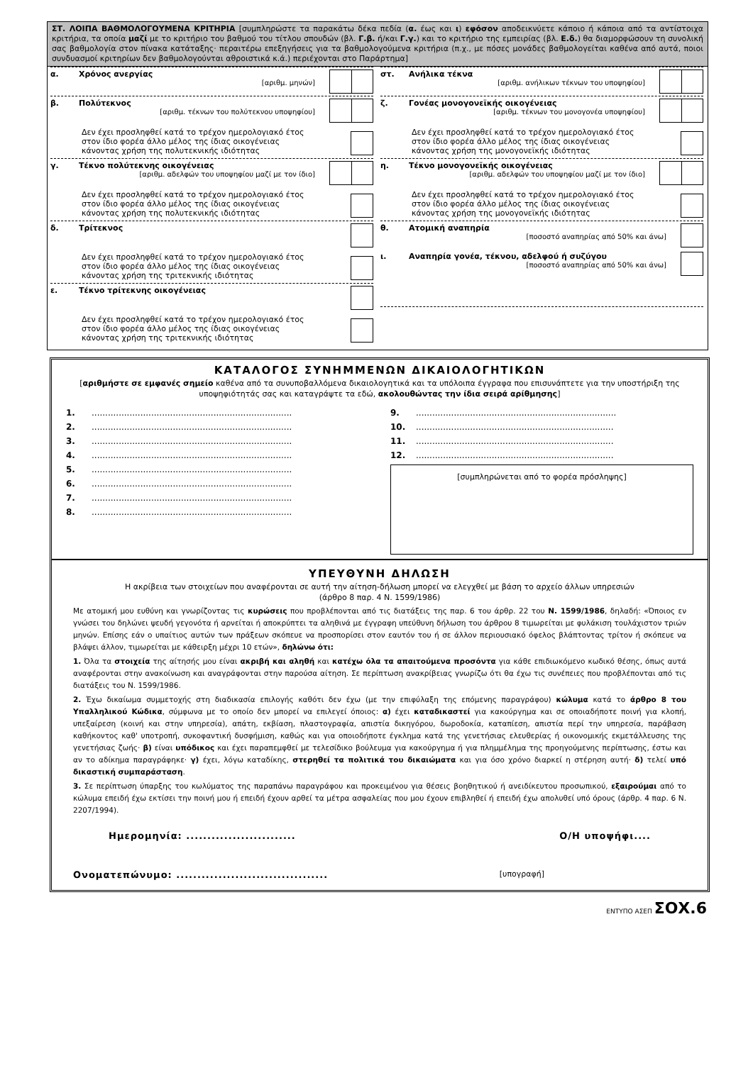ΣΤ. ΛΟΙΠΑ ΒΑΘΜΟΛΟΓΟΥΜΕΝΑ ΚΡΙΤΗΡΙΑ [συμπληρώστε τα παρακάτω δέκα πεδία (α. έως και ι) εφόσον αποδεικνύετε κάποιο ή κάποια από τα αντίστοιχα κριτήρια, τα οποία μαζί με το κριτήριο του βαθμού του τίτλου σπουδών (βλ. Γ.β. ή/και Γ.γ.) και το κριτήριο της εμπειρίας (βλ. Ε.δ.) θα διαμορφώσουν τη συνολική σας βαθμολογία στον πίνακα κατάταξης· περαιτέρω επεξηγήσεις για τα βαθμολογούμενα κριτήρια (π.χ., με πόσες μονάδες βαθμολογείται καθένα από αυτά, ποιοι συνδυασμοί κριτηρίων δεν βαθμολογούνται αθροιστικά κ.ά.) περιέχονται στο Παράρτημα]
α. Χρόνος ανεργίας
[αριθμ. μηνών]
β. Πολύτεκνος
[αριθμ. τέκνων του πολύτεκνου υποψηφίου]
Δεν έχει προσληφθεί κατά το τρέχον ημερολογιακό έτος
στον ίδιο φορέα άλλο μέλος της ίδιας οικογένειας
κάνοντας χρήση της πολυτεκνικής ιδιότητας
γ. Τέκνο πολύτεκνης οικογένειας
[αριθμ. αδελφών του υποψηφίου μαζί με τον ίδιο]
Δεν έχει προσληφθεί κατά το τρέχον ημερολογιακό έτος
στον ίδιο φορέα άλλο μέλος της ίδιας οικογένειας
κάνοντας χρήση της πολυτεκνικής ιδιότητας
δ. Τρίτεκνος
Δεν έχει προσληφθεί κατά το τρέχον ημερολογιακό έτος
στον ίδιο φορέα άλλο μέλος της ίδιας οικογένειας
κάνοντας χρήση της τριτεκνικής ιδιότητας
ε. Τέκνο τρίτεκνης οικογένειας
Δεν έχει προσληφθεί κατά το τρέχον ημερολογιακό έτος
στον ίδιο φορέα άλλο μέλος της ίδιας οικογένειας
κάνοντας χρήση της τριτεκνικής ιδιότητας
στ. Ανήλικα τέκνα
[αριθμ. ανήλικων τέκνων του υποψηφίου]
ζ. Γονέας μονογονεϊκής οικογένειας
[αριθμ. τέκνων του μονογονέα υποψηφίου]
Δεν έχει προσληφθεί κατά το τρέχον ημερολογιακό έτος
στον ίδιο φορέα άλλο μέλος της ίδιας οικογένειας
κάνοντας χρήση της μονογονεϊκής ιδιότητας
η. Τέκνο μονογονεϊκής οικογένειας
[αριθμ. αδελφών του υποψηφίου μαζί με τον ίδιο]
Δεν έχει προσληφθεί κατά το τρέχον ημερολογιακό έτος
στον ίδιο φορέα άλλο μέλος της ίδιας οικογένειας
κάνοντας χρήση της μονογονεϊκής ιδιότητας
θ. Ατομική αναπηρία
[ποσοστό αναπηρίας από 50% και άνω]
ι. Αναπηρία γονέα, τέκνου, αδελφού ή συζύγου
[ποσοστό αναπηρίας από 50% και άνω]
ΚΑΤΑΛΟΓΟΣ ΣΥΝΗΜΜΕΝΩΝ ΔΙΚΑΙΟΛΟΓΗΤΙΚΩΝ
[αριθμήστε σε εμφανές σημείο καθένα από τα συνυποβαλλόμενα δικαιολογητικά και τα υπόλοιπα έγγραφα που επισυνάπτετε για την υποστήριξη της υποψηφιότητάς σας και καταγράψτε τα εδώ, ακολουθώντας την ίδια σειρά αρίθμησης]
1...........................................................................
2...........................................................................
3...........................................................................
4...........................................................................
5...........................................................................
6...........................................................................
7...........................................................................
8...........................................................................
9...........................................................................
10..........................................................................
11..........................................................................
12..........................................................................
[συμπληρώνεται από το φορέα πρόσληψης]
ΥΠΕΥΘΥΝΗ ΔΗΛΩΣΗ
Η ακρίβεια των στοιχείων που αναφέρονται σε αυτή την αίτηση-δήλωση μπορεί να ελεγχθεί με βάση το αρχείο άλλων υπηρεσιών
(άρθρο 8 παρ. 4 Ν. 1599/1986)
Με ατομική μου ευθύνη και γνωρίζοντας τις κυρώσεις που προβλέπονται από τις διατάξεις της παρ. 6 του άρθρ. 22 του Ν. 1599/1986, δηλαδή: «Όποιος εν γνώσει του δηλώνει ψευδή γεγονότα ή αρνείται ή αποκρύπτει τα αληθινά με έγγραφη υπεύθυνη δήλωση του άρθρου 8 τιμωρείται με φυλάκιση τουλάχιστον τριών μηνών. Επίσης εάν ο υπαίτιος αυτών των πράξεων σκόπευε να προσπορίσει στον εαυτόν του ή σε άλλον περιουσιακό όφελος βλάπτοντας τρίτον ή σκόπευε να βλάψει άλλον, τιμωρείται με κάθειρξη μέχρι 10 ετών», δηλώνω ότι:
1. Όλα τα στοιχεία της αίτησής μου είναι ακριβή και αληθή και κατέχω όλα τα απαιτούμενα προσόντα για κάθε επιδιωκόμενο κωδικό θέσης, όπως αυτά αναφέρονται στην ανακοίνωση και αναγράφονται στην παρούσα αίτηση. Σε περίπτωση ανακρίβειας γνωρίζω ότι θα έχω τις συνέπειες που προβλέπονται από τις διατάξεις του Ν. 1599/1986.
2. Έχω δικαίωμα συμμετοχής στη διαδικασία επιλογής καθότι δεν έχω (με την επιφύλαξη της επόμενης παραγράφου) κώλυμα κατά το άρθρο 8 του Υπαλληλικού Κώδικα, σύμφωνα με το οποίο δεν μπορεί να επιλεγεί όποιος: α) έχει καταδικαστεί για κακούργημα και σε οποιαδήποτε ποινή για κλοπή, υπεξαίρεση (κοινή και στην υπηρεσία), απάτη, εκβίαση, πλαστογραφία, απιστία δικηγόρου, δωροδοκία, καταπίεση, απιστία περί την υπηρεσία, παράβαση καθήκοντος καθ' υποτροπή, συκοφαντική δυσφήμιση, καθώς και για οποιοδήποτε έγκλημα κατά της γενετήσιας ελευθερίας ή οικονομικής εκμετάλλευσης της γενετήσιας ζωής· β) είναι υπόδικος και έχει παραπεμφθεί με τελεσίδικο βούλευμα για κακούργημα ή για πλημμέλημα της προηγούμενης περίπτωσης, έστω και αν το αδίκημα παραγράφηκε· γ) έχει, λόγω καταδίκης, στερηθεί τα πολιτικά του δικαιώματα και για όσο χρόνο διαρκεί η στέρηση αυτή· δ) τελεί υπό δικαστική συμπαράσταση.
3. Σε περίπτωση ύπαρξης του κωλύματος της παραπάνω παραγράφου και προκειμένου για θέσεις βοηθητικού ή ανειδίκευτου προσωπικού, εξαιρούμαι από το κώλυμα επειδή έχω εκτίσει την ποινή μου ή επειδή έχουν αρθεί τα μέτρα ασφαλείας που μου έχουν επιβληθεί ή επειδή έχω απολυθεί υπό όρους (άρθρ. 4 παρ. 6 Ν. 2207/1994).
Ημερομηνία: .......................... Ο/Η υποψήφι....
Ονοματεπώνυμο: .................................... [υπογραφή]
ΕΝΤΥΠΟ ΑΣΕΠ ΣΟΧ.6